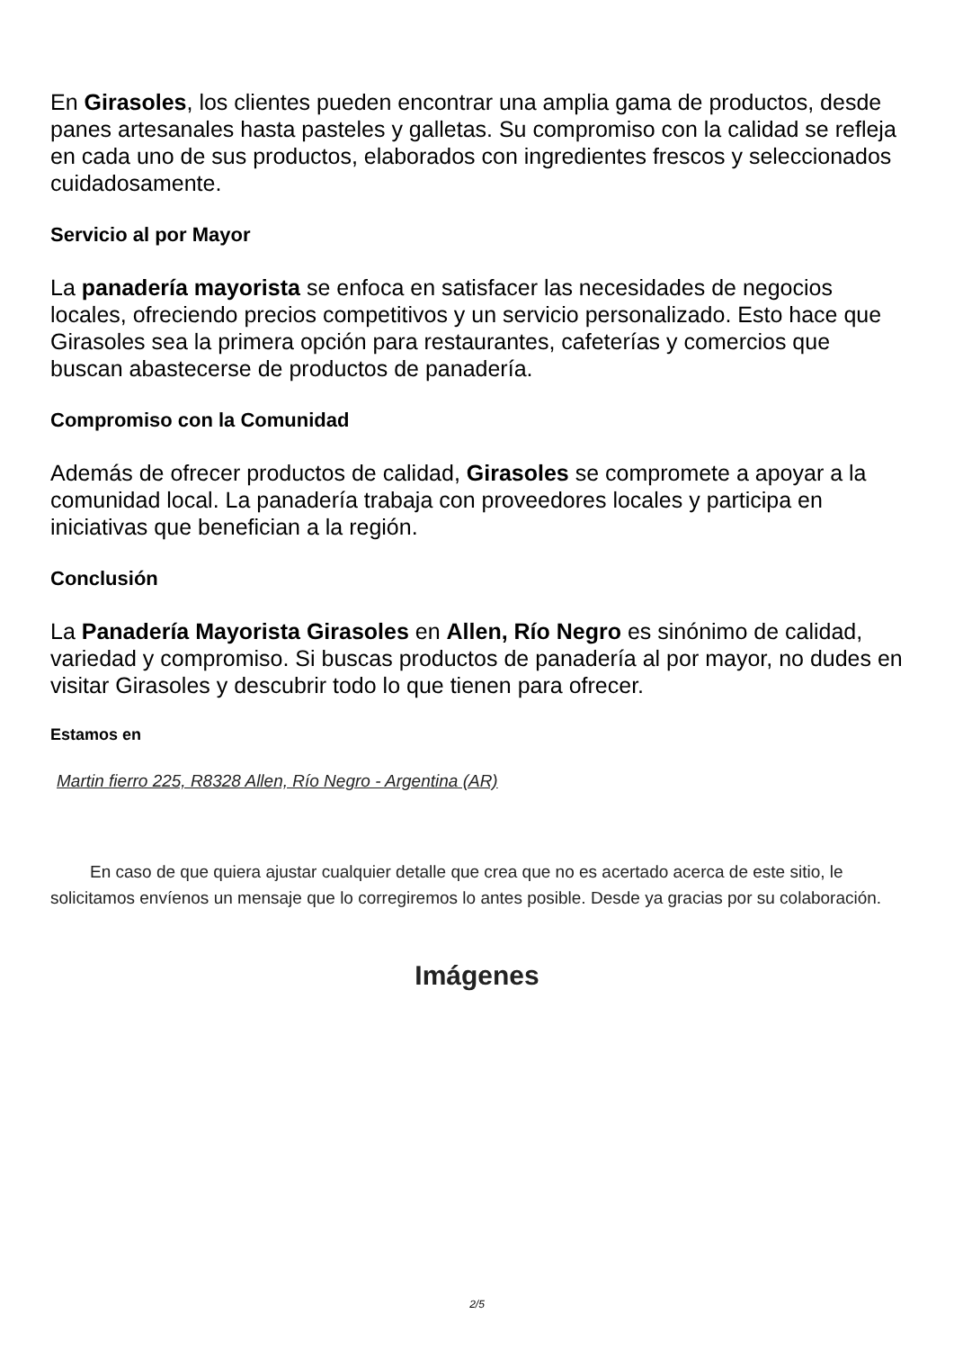En Girasoles, los clientes pueden encontrar una amplia gama de productos, desde panes artesanales hasta pasteles y galletas. Su compromiso con la calidad se refleja en cada uno de sus productos, elaborados con ingredientes frescos y seleccionados cuidadosamente.
Servicio al por Mayor
La panadería mayorista se enfoca en satisfacer las necesidades de negocios locales, ofreciendo precios competitivos y un servicio personalizado. Esto hace que Girasoles sea la primera opción para restaurantes, cafeterías y comercios que buscan abastecerse de productos de panadería.
Compromiso con la Comunidad
Además de ofrecer productos de calidad, Girasoles se compromete a apoyar a la comunidad local. La panadería trabaja con proveedores locales y participa en iniciativas que benefician a la región.
Conclusión
La Panadería Mayorista Girasoles en Allen, Río Negro es sinónimo de calidad, variedad y compromiso. Si buscas productos de panadería al por mayor, no dudes en visitar Girasoles y descubrir todo lo que tienen para ofrecer.
Estamos en
Martin fierro 225, R8328 Allen, Río Negro - Argentina (AR)
En caso de que quiera ajustar cualquier detalle que crea que no es acertado acerca de este sitio, le solicitamos envíenos un mensaje que lo corregiremos lo antes posible. Desde ya gracias por su colaboración.
Imágenes
2/5